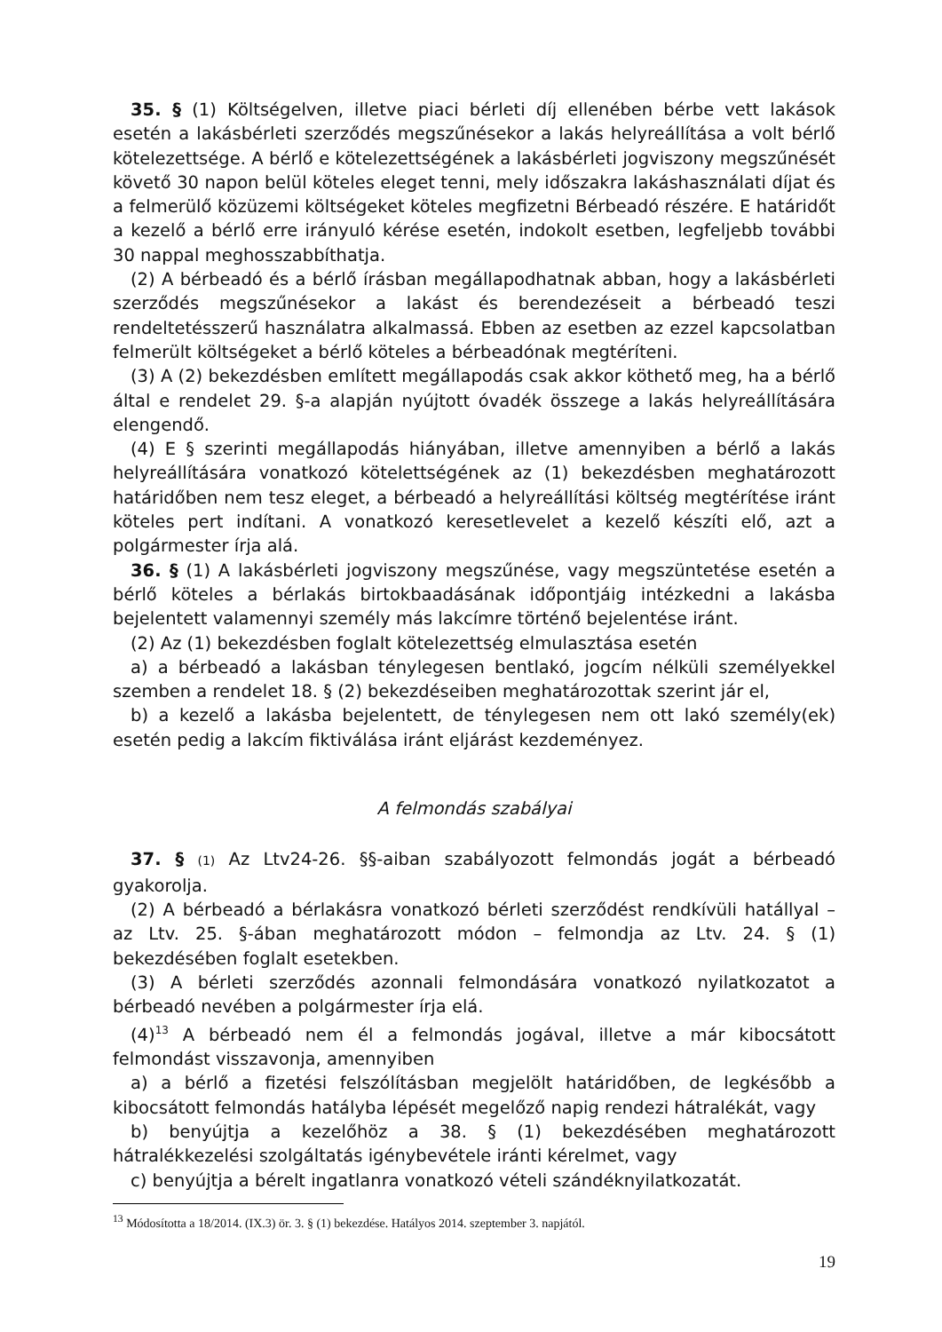35. § (1) Költségelven, illetve piaci bérleti díj ellenében bérbe vett lakások esetén a lakásbérleti szerződés megszűnésekor a lakás helyreállítása a volt bérlő kötelezettsége. A bérlő e kötelezettségének a lakásbérleti jogviszony megszűnését követő 30 napon belül köteles eleget tenni, mely időszakra lakáshasználati díjat és a felmerülő közüzemi költségeket köteles megfizetni Bérbeadó részére. E határidőt a kezelő a bérlő erre irányuló kérése esetén, indokolt esetben, legfeljebb további 30 nappal meghosszabbíthatja.
(2) A bérbeadó és a bérlő írásban megállapodhatnak abban, hogy a lakásbérleti szerződés megszűnésekor a lakást és berendezéseit a bérbeadó teszi rendeltetésszerű használatra alkalmassá. Ebben az esetben az ezzel kapcsolatban felmerült költségeket a bérlő köteles a bérbeadónak megtéríteni.
(3) A (2) bekezdésben említett megállapodás csak akkor köthető meg, ha a bérlő által e rendelet 29. §-a alapján nyújtott óvadék összege a lakás helyreállítására elengendő.
(4) E § szerinti megállapodás hiányában, illetve amennyiben a bérlő a lakás helyreállítására vonatkozó kötelettségének az (1) bekezdésben meghatározott határidőben nem tesz eleget, a bérbeadó a helyreállítási költség megtérítése iránt köteles pert indítani. A vonatkozó keresetlevelet a kezelő készíti elő, azt a polgármester írja alá.
36. § (1) A lakásbérleti jogviszony megszűnése, vagy megszüntetése esetén a bérlő köteles a bérlakás birtokbaadásának időpontjáig intézkedni a lakásba bejelentett valamennyi személy más lakcímre történő bejelentése iránt.
(2) Az (1) bekezdésben foglalt kötelezettség elmulasztása esetén
a) a bérbeadó a lakásban ténylegesen bentlakó, jogcím nélküli személyekkel szemben a rendelet 18. § (2) bekezdéseiben meghatározottak szerint jár el,
b) a kezelő a lakásba bejelentett, de ténylegesen nem ott lakó személy(ek) esetén pedig a lakcím fiktiválása iránt eljárást kezdeményez.
A felmondás szabályai
37. § (1) Az Ltv24-26. §§-aiban szabályozott felmondás jogát a bérbeadó gyakorolja.
(2) A bérbeadó a bérlakásra vonatkozó bérleti szerződést rendkívüli hatállyal – az Ltv. 25. §-ában meghatározott módon – felmondja az Ltv. 24. § (1) bekezdésében foglalt esetekben.
(3) A bérleti szerződés azonnali felmondására vonatkozó nyilatkozatot a bérbeadó nevében a polgármester írja elá.
(4)<sup>13</sup> A bérbeadó nem él a felmondás jogával, illetve a már kibocsátott felmondást visszavonja, amennyiben
a) a bérlő a fizetési felszólításban megjelölt határidőben, de legkésőbb a kibocsátott felmondás hatályba lépését megelőző napig rendezi hátralékát, vagy
b) benyújtja a kezelőhöz a 38. § (1) bekezdésében meghatározott hátralékkezelési szolgáltatás igénybevétele iránti kérelmet, vagy
c) benyújtja a bérelt ingatlanra vonatkozó vételi szándéknyilatkozatát.
<sup>13</sup> Módosította a 18/2014. (IX.3) ör. 3. § (1) bekezdése. Hatályos 2014. szeptember 3. napjától.
19